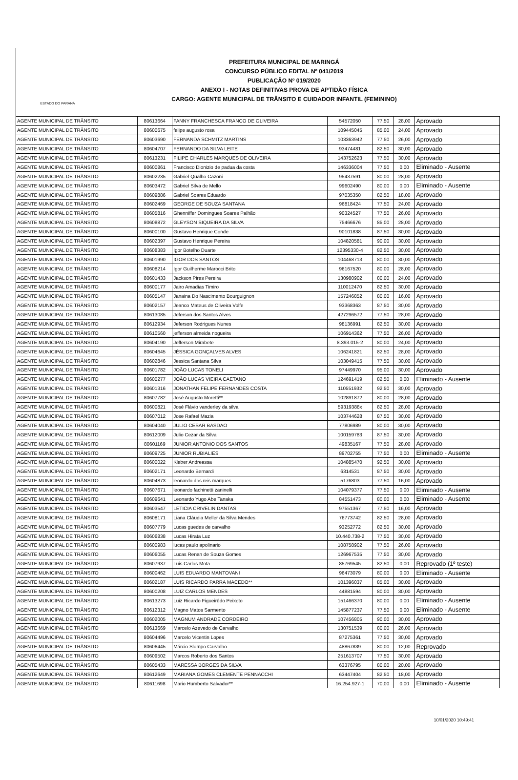ESTADO DO PARANÁ
PREFEITURA MUNICIPAL DE MARINGÁ
CONCURSO PÚBLICO EDITAL Nº 041/2019
PUBLICAÇÃO Nº 019/2020
ANEXO I - NOTAS DEFINITIVAS PROVA DE APTIDÃO FÍSICA
CARGO: AGENTE MUNICIPAL DE TRÂNSITO E CUIDADOR INFANTIL (FEMININO)
| AGENTE MUNICIPAL DE TRÂNSITO | 80613664 | FANNY FRANCHESCA FRANCO DE OLIVEIRA | 54572050 | 77,50 | 28,00 | Aprovado |
| AGENTE MUNICIPAL DE TRÂNSITO | 80600675 | felipe augusto rosa | 109445045 | 85,00 | 24,00 | Aprovado |
| AGENTE MUNICIPAL DE TRÂNSITO | 80603690 | FERNANDA SCHMITZ MARTINS | 103363942 | 77,50 | 26,00 | Aprovado |
| AGENTE MUNICIPAL DE TRÂNSITO | 80604707 | FERNANDO DA SILVA LEITE | 93474481 | 82,50 | 30,00 | Aprovado |
| AGENTE MUNICIPAL DE TRÂNSITO | 80613231 | FILIPE CHARLES MARQUES DE OLIVEIRA | 143752623 | 77,50 | 30,00 | Aprovado |
| AGENTE MUNICIPAL DE TRÂNSITO | 80600861 | Francisco Dionizio de padua da costa | 146336004 | 77,50 | 0,00 | Eliminado - Ausente |
| AGENTE MUNICIPAL DE TRÂNSITO | 80602235 | Gabriel Qualho Cazoni | 95437591 | 80,00 | 28,00 | Aprovado |
| AGENTE MUNICIPAL DE TRÂNSITO | 80603472 | Gabriel Silva de Mello | 99602490 | 80,00 | 0,00 | Eliminado - Ausente |
| AGENTE MUNICIPAL DE TRÂNSITO | 80609886 | Gabriel Soares Eduardo | 97035350 | 82,50 | 18,00 | Aprovado |
| AGENTE MUNICIPAL DE TRÂNSITO | 80602469 | GEORGE DE SOUZA SANTANA | 96818424 | 77,50 | 24,00 | Aprovado |
| AGENTE MUNICIPAL DE TRÂNSITO | 80605816 | Ghenniffer Domingues Soares Palhão | 90324527 | 77,50 | 26,00 | Aprovado |
| AGENTE MUNICIPAL DE TRÂNSITO | 80608872 | GLEYSON SIQUEIRA DA SILVA | 75466676 | 85,00 | 28,00 | Aprovado |
| AGENTE MUNICIPAL DE TRÂNSITO | 80600100 | Gustavo Henrique Conde | 90101838 | 87,50 | 30,00 | Aprovado |
| AGENTE MUNICIPAL DE TRÂNSITO | 80602397 | Gustavo Henrique Pereira | 104820581 | 90,00 | 30,00 | Aprovado |
| AGENTE MUNICIPAL DE TRÂNSITO | 80608383 | Igor Botelho Duarte | 12395330-4 | 82,50 | 30,00 | Aprovado |
| AGENTE MUNICIPAL DE TRÂNSITO | 80601990 | IGOR DOS SANTOS | 104468713 | 80,00 | 30,00 | Aprovado |
| AGENTE MUNICIPAL DE TRÂNSITO | 80608214 | Igor Guilherme Marocci Brito | 96167520 | 80,00 | 28,00 | Aprovado |
| AGENTE MUNICIPAL DE TRÂNSITO | 80601433 | Jackson Pires Pereira | 130980902 | 80,00 | 24,00 | Aprovado |
| AGENTE MUNICIPAL DE TRÂNSITO | 80600177 | Jairo Amadias Timiro | 110012470 | 82,50 | 30,00 | Aprovado |
| AGENTE MUNICIPAL DE TRÂNSITO | 80605147 | Janaina Do Nascimento Bourguignon | 157246852 | 80,00 | 16,00 | Aprovado |
| AGENTE MUNICIPAL DE TRÂNSITO | 80602157 | Jeanco Mateus de Oliveira Volfe | 93368363 | 87,50 | 30,00 | Aprovado |
| AGENTE MUNICIPAL DE TRÂNSITO | 80613085 | Jeferson dos Santos Alves | 427296572 | 77,50 | 28,00 | Aprovado |
| AGENTE MUNICIPAL DE TRÂNSITO | 80612934 | Jeferson Rodrigues Nunes | 98136991 | 82,50 | 30,00 | Aprovado |
| AGENTE MUNICIPAL DE TRÂNSITO | 80610560 | jefferson almeida nogueira | 106914362 | 77,50 | 26,00 | Aprovado |
| AGENTE MUNICIPAL DE TRÂNSITO | 80604190 | Jefferson Mirabete | 8.393.015-2 | 80,00 | 24,00 | Aprovado |
| AGENTE MUNICIPAL DE TRÂNSITO | 80604645 | JÉSSICA GONÇALVES ALVES | 106241821 | 82,50 | 28,00 | Aprovado |
| AGENTE MUNICIPAL DE TRÂNSITO | 80602846 | Jessica Santana Silva | 103049415 | 77,50 | 30,00 | Aprovado |
| AGENTE MUNICIPAL DE TRÂNSITO | 80601782 | JOÃO LUCAS TONELI | 97449970 | 95,00 | 30,00 | Aprovado |
| AGENTE MUNICIPAL DE TRÂNSITO | 80600277 | JOÃO LUCAS VIEIRA CAETANO | 124691419 | 82,50 | 0,00 | Eliminado - Ausente |
| AGENTE MUNICIPAL DE TRÂNSITO | 80601316 | JONATHAN FELIPE FERNANDES COSTA | 110551932 | 92,50 | 30,00 | Aprovado |
| AGENTE MUNICIPAL DE TRÂNSITO | 80607782 | José Augusto Moretti** | 102891872 | 80,00 | 28,00 | Aprovado |
| AGENTE MUNICIPAL DE TRÂNSITO | 80600821 | José Flávio vanderley da silva | 59319388x | 82,50 | 28,00 | Aprovado |
| AGENTE MUNICIPAL DE TRÂNSITO | 80607012 | Jose Rafael Mazia | 103744628 | 87,50 | 30,00 | Aprovado |
| AGENTE MUNICIPAL DE TRÂNSITO | 80604040 | JULIO CESAR BASDAO | 77806989 | 80,00 | 30,00 | Aprovado |
| AGENTE MUNICIPAL DE TRÂNSITO | 80612009 | Julio Cezar da Silva | 100159783 | 87,50 | 30,00 | Aprovado |
| AGENTE MUNICIPAL DE TRÂNSITO | 80601169 | JUNIOR ANTONIO DOS SANTOS | 49835167 | 77,50 | 28,00 | Aprovado |
| AGENTE MUNICIPAL DE TRÂNSITO | 80609725 | JUNIOR RUBIALIES | 89702755 | 77,50 | 0,00 | Eliminado - Ausente |
| AGENTE MUNICIPAL DE TRÂNSITO | 80600022 | Kleber Andreassa | 104885470 | 92,50 | 30,00 | Aprovado |
| AGENTE MUNICIPAL DE TRÂNSITO | 80602171 | Leonardo Bernardi | 6314531 | 87,50 | 30,00 | Aprovado |
| AGENTE MUNICIPAL DE TRÂNSITO | 80604873 | leonardo dos reis marques | 5176803 | 77,50 | 16,00 | Aprovado |
| AGENTE MUNICIPAL DE TRÂNSITO | 80607671 | leonardo fachinetti zaninelli | 104079377 | 77,50 | 0,00 | Eliminado - Ausente |
| AGENTE MUNICIPAL DE TRÂNSITO | 80609641 | Leonardo Yugo Abe Tanaka | 84551473 | 80,00 | 0,00 | Eliminado - Ausente |
| AGENTE MUNICIPAL DE TRÂNSITO | 80603547 | LETICIA CRIVELIN DANTAS | 97551367 | 77,50 | 16,00 | Aprovado |
| AGENTE MUNICIPAL DE TRÂNSITO | 80608171 | Liana Cláudia Meller da Silva Mendes | 76773742 | 82,50 | 28,00 | Aprovado |
| AGENTE MUNICIPAL DE TRÂNSITO | 80607779 | Lucas guedes de carvalho | 93252772 | 82,50 | 30,00 | Aprovado |
| AGENTE MUNICIPAL DE TRÂNSITO | 80606838 | Lucas Hirata Luz | 10.440.738-2 | 77,50 | 30,00 | Aprovado |
| AGENTE MUNICIPAL DE TRÂNSITO | 80600983 | lucas paulo apolinario | 108758902 | 77,50 | 26,00 | Aprovado |
| AGENTE MUNICIPAL DE TRÂNSITO | 80606055 | Lucas Renan de Souza Gomes | 126967535 | 77,50 | 30,00 | Aprovado |
| AGENTE MUNICIPAL DE TRÂNSITO | 80607937 | Luis Carlos Mota | 85769545 | 82,50 | 0,00 | Reprovado (1º teste) |
| AGENTE MUNICIPAL DE TRÂNSITO | 80600462 | LUIS EDUARDO MANTOVANI | 96473079 | 80,00 | 0,00 | Eliminado - Ausente |
| AGENTE MUNICIPAL DE TRÂNSITO | 80602187 | LUIS RICARDO PARRA MACEDO** | 101396037 | 85,00 | 30,00 | Aprovado |
| AGENTE MUNICIPAL DE TRÂNSITO | 80600208 | LUIZ CARLOS MENDES | 44881594 | 80,00 | 30,00 | Aprovado |
| AGENTE MUNICIPAL DE TRÂNSITO | 80613273 | Luiz Ricardo Figueirêdo Peixoto | 151466370 | 80,00 | 0,00 | Eliminado - Ausente |
| AGENTE MUNICIPAL DE TRÂNSITO | 80612312 | Magno Matos Sarmento | 145877237 | 77,50 | 0,00 | Eliminado - Ausente |
| AGENTE MUNICIPAL DE TRÂNSITO | 80602005 | MAGNUM ANDRADE CORDEIRO | 107456805 | 90,00 | 30,00 | Aprovado |
| AGENTE MUNICIPAL DE TRÂNSITO | 80613669 | Marcelo Azevedo de Carvalho | 130751539 | 80,00 | 26,00 | Aprovado |
| AGENTE MUNICIPAL DE TRÂNSITO | 80604496 | Marcelo Vicentin Lopes | 87275361 | 77,50 | 30,00 | Aprovado |
| AGENTE MUNICIPAL DE TRÂNSITO | 80606445 | Márcio Slompo Carvalho | 48867839 | 80,00 | 12,00 | Reprovado |
| AGENTE MUNICIPAL DE TRÂNSITO | 80609502 | Marcos Roberto dos Santos | 251613707 | 77,50 | 30,00 | Aprovado |
| AGENTE MUNICIPAL DE TRÂNSITO | 80605433 | MARESSA BORGES DA SILVA | 63376795 | 80,00 | 20,00 | Aprovado |
| AGENTE MUNICIPAL DE TRÂNSITO | 80612649 | MARIANA GOMES CLEMENTE PENNACCHI | 63447404 | 82,50 | 18,00 | Aprovado |
| AGENTE MUNICIPAL DE TRÂNSITO | 80611698 | Mario Humberto Salvador** | 16.254.927-1 | 70,00 | 0,00 | Eliminado - Ausente |
10/01/2020 10:49:41